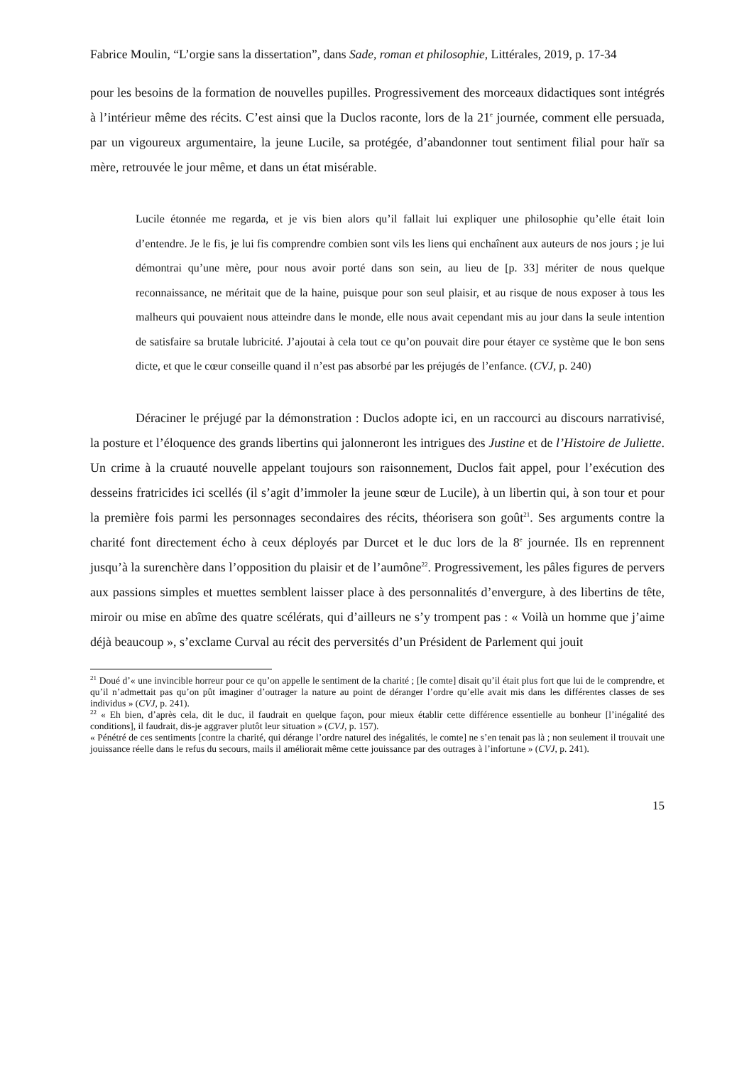Fabrice Moulin, “L’orgie sans la dissertation”, dans Sade, roman et philosophie, Littérales, 2019, p. 17-34
pour les besoins de la formation de nouvelles pupilles. Progressivement des morceaux didactiques sont intégrés à l’intérieur même des récits. C’est ainsi que la Duclos raconte, lors de la 21<sup>e</sup> journée, comment elle persuada, par un vigoureux argumentaire, la jeune Lucile, sa protégée, d’abandonner tout sentiment filial pour haïr sa mère, retrouvée le jour même, et dans un état misérable.
Lucile étonnée me regarda, et je vis bien alors qu’il fallait lui expliquer une philosophie qu’elle était loin d’entendre. Je le fis, je lui fis comprendre combien sont vils les liens qui enchaînent aux auteurs de nos jours ; je lui démontrai qu’une mère, pour nous avoir porté dans son sein, au lieu de [p. 33] mériter de nous quelque reconnaissance, ne méritait que de la haine, puisque pour son seul plaisir, et au risque de nous exposer à tous les malheurs qui pouvaient nous atteindre dans le monde, elle nous avait cependant mis au jour dans la seule intention de satisfaire sa brutale lubricité. J’ajoutai à cela tout ce qu’on pouvait dire pour étayer ce système que le bon sens dicte, et que le cœur conseille quand il n’est pas absorbé par les préjugés de l’enfance. (CVJ, p. 240)
Déraciner le préjugé par la démonstration : Duclos adopte ici, en un raccourci au discours narrativisé, la posture et l’éloquence des grands libertins qui jalonneront les intrigues des Justine et de l’Histoire de Juliette. Un crime à la cruauté nouvelle appelant toujours son raisonnement, Duclos fait appel, pour l’exécution des desseins fratricides ici scellés (il s’agit d’immoler la jeune sœur de Lucile), à un libertin qui, à son tour et pour la première fois parmi les personnages secondaires des récits, théorisera son goût<sup>21</sup>. Ses arguments contre la charité font directement écho à ceux déployés par Durcet et le duc lors de la 8<sup>e</sup> journée. Ils en reprennent jusqu’à la surenchère dans l’opposition du plaisir et de l’aumône<sup>22</sup>. Progressivement, les pâles figures de pervers aux passions simples et muettes semblent laisser place à des personnalités d’envergure, à des libertins de tête, miroir ou mise en abîme des quatre scélérats, qui d’ailleurs ne s’y trompent pas : « Voilà un homme que j’aime déjà beaucoup », s’exclame Curval au récit des perversités d’un Président de Parlement qui jouit
<sup>21</sup> Doué d’« une invincible horreur pour ce qu’on appelle le sentiment de la charité ; [le comte] disait qu’il était plus fort que lui de le comprendre, et qu’il n’admettait pas qu’on pût imaginer d’outrager la nature au point de déranger l’ordre qu’elle avait mis dans les différentes classes de ses individus » (CVJ, p. 241).
<sup>22</sup> « Eh bien, d’après cela, dit le duc, il faudrait en quelque façon, pour mieux établir cette différence essentielle au bonheur [l’inégalité des conditions], il faudrait, dis-je aggraver plutôt leur situation » (CVJ, p. 157).
« Pénétré de ces sentiments [contre la charité, qui dérange l’ordre naturel des inégalités, le comte] ne s’en tenait pas là ; non seulement il trouvait une jouissance réelle dans le refus du secours, mails il améliorait même cette jouissance par des outrages à l’infortune » (CVJ, p. 241).
15